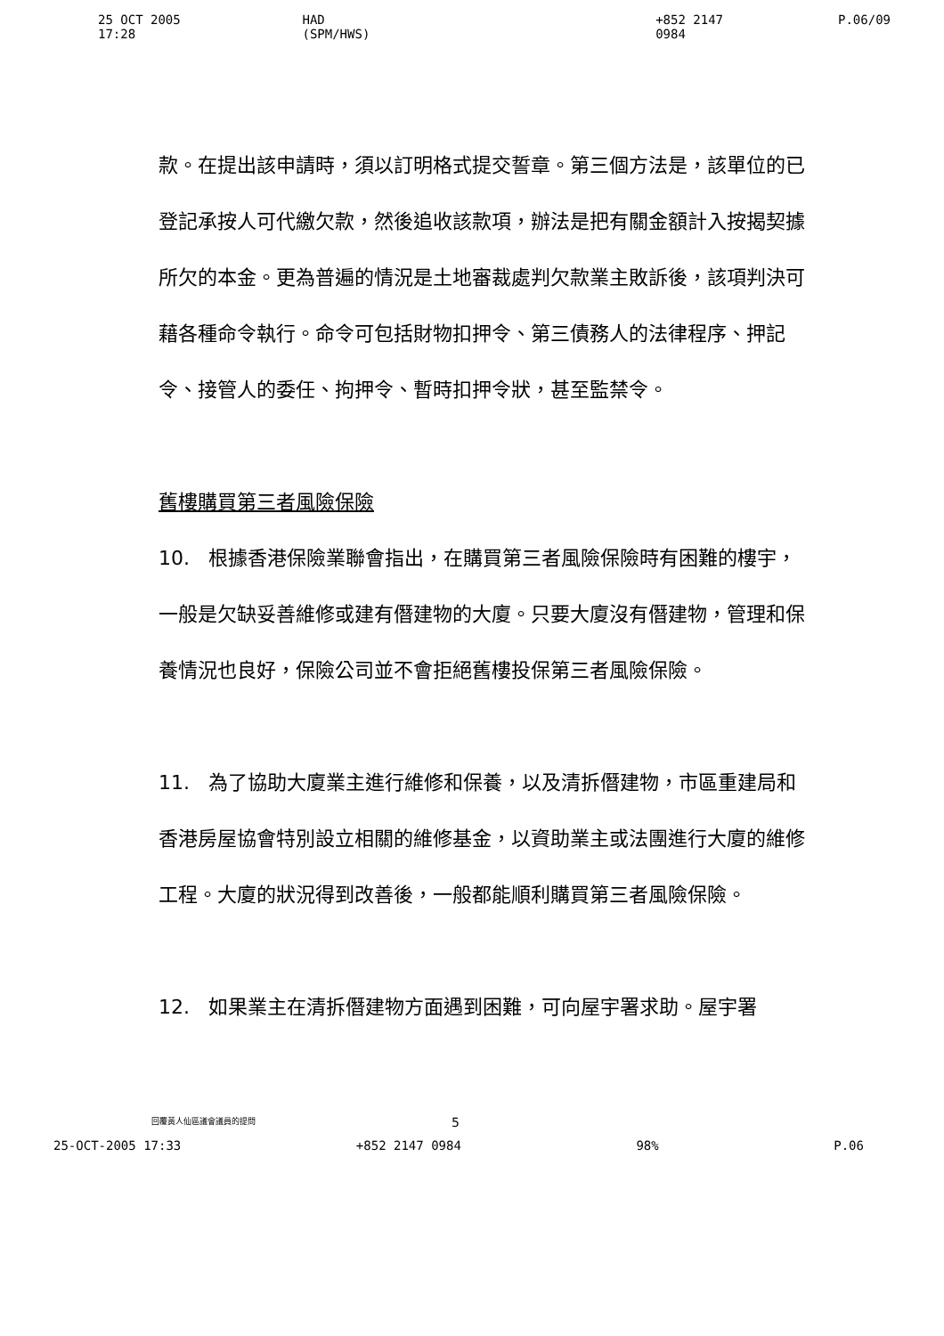25 OCT 2005 17:28 HAD (SPM/HWS) +852 2147 0984 P.06/09
款。在提出該申請時，須以訂明格式提交誓章。第三個方法是，該單位的已登記承按人可代繳欠款，然後追收該款項，辦法是把有關金額計入按揭契據所欠的本金。更為普遍的情況是土地審裁處判欠款業主敗訴後，該項判決可藉各種命令執行。命令可包括財物扣押令、第三債務人的法律程序、押記令、接管人的委任、拘押令、暫時扣押令狀，甚至監禁令。
舊樓購買第三者風險保險
10. 根據香港保險業聯會指出，在購買第三者風險保險時有困難的樓宇，一般是欠缺妥善維修或建有僭建物的大廈。只要大廈沒有僭建物，管理和保養情況也良好，保險公司並不會拒絕舊樓投保第三者風險保險。
11. 為了協助大廈業主進行維修和保養，以及清拆僭建物，市區重建局和香港房屋協會特別設立相關的維修基金，以資助業主或法團進行大廈的維修工程。大廈的狀況得到改善後，一般都能順利購買第三者風險保險。
12. 如果業主在清拆僭建物方面遇到困難，可向屋宇署求助。屋宇署
回覆黃人仙區議會議員的提問 5
25-OCT-2005 17:33 +852 2147 0984 98% P.06